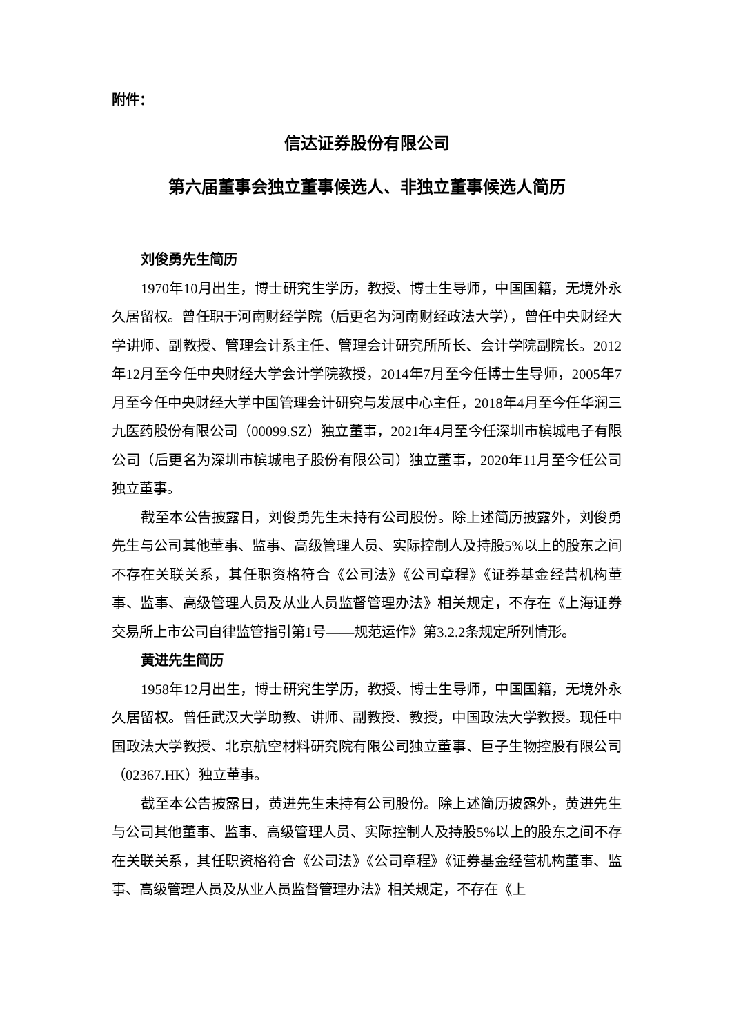附件：
信达证券股份有限公司
第六届董事会独立董事候选人、非独立董事候选人简历
刘俊勇先生简历
1970年10月出生，博士研究生学历，教授、博士生导师，中国国籍，无境外永久居留权。曾任职于河南财经学院（后更名为河南财经政法大学），曾任中央财经大学讲师、副教授、管理会计系主任、管理会计研究所所长、会计学院副院长。2012年12月至今任中央财经大学会计学院教授，2014年7月至今任博士生导师，2005年7月至今任中央财经大学中国管理会计研究与发展中心主任，2018年4月至今任华润三九医药股份有限公司（00099.SZ）独立董事，2021年4月至今任深圳市槟城电子有限公司（后更名为深圳市槟城电子股份有限公司）独立董事，2020年11月至今任公司独立董事。
截至本公告披露日，刘俊勇先生未持有公司股份。除上述简历披露外，刘俊勇先生与公司其他董事、监事、高级管理人员、实际控制人及持股5%以上的股东之间不存在关联关系，其任职资格符合《公司法》《公司章程》《证券基金经营机构董事、监事、高级管理人员及从业人员监督管理办法》相关规定，不存在《上海证券交易所上市公司自律监管指引第1号——规范运作》第3.2.2条规定所列情形。
黄进先生简历
1958年12月出生，博士研究生学历，教授、博士生导师，中国国籍，无境外永久居留权。曾任武汉大学助教、讲师、副教授、教授，中国政法大学教授。现任中国政法大学教授、北京航空材料研究院有限公司独立董事、巨子生物控股有限公司（02367.HK）独立董事。
截至本公告披露日，黄进先生未持有公司股份。除上述简历披露外，黄进先生与公司其他董事、监事、高级管理人员、实际控制人及持股5%以上的股东之间不存在关联关系，其任职资格符合《公司法》《公司章程》《证券基金经营机构董事、监事、高级管理人员及从业人员监督管理办法》相关规定，不存在《上